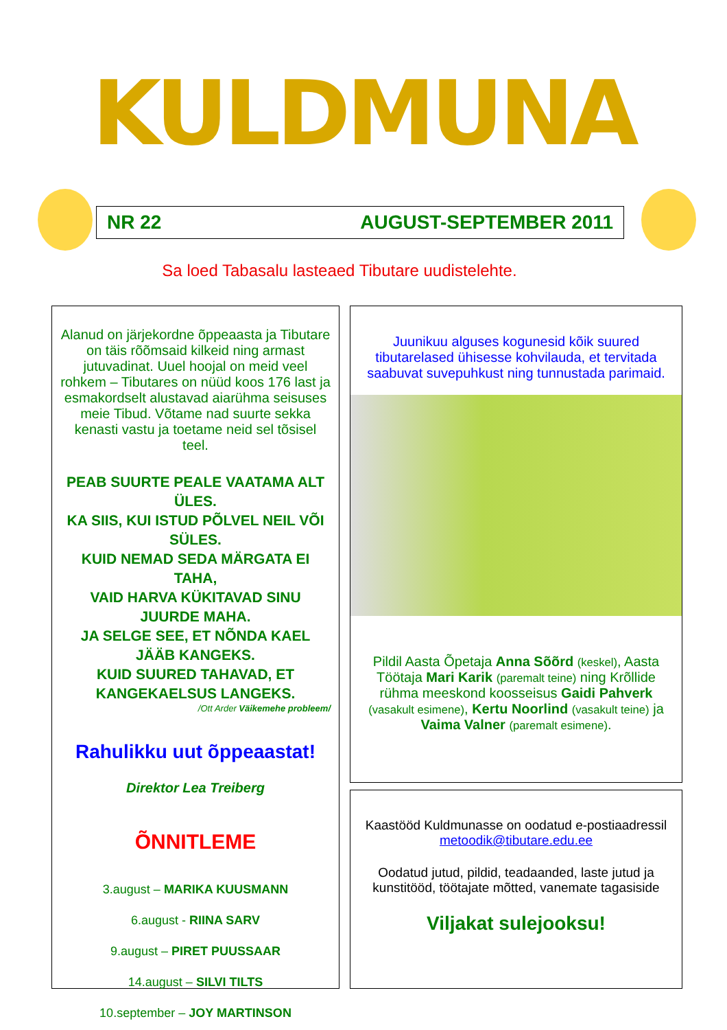KULDMUNA
NR 22 AUGUST-SEPTEMBER 2011
Sa loed Tabasalu lasteaed Tibutare uudistelehte.
Alanud on järjekordne õppeaasta ja Tibutare on täis rõõmsaid kilkeid ning armast jutuvadinat. Uuel hoojal on meid veel rohkem – Tibutares on nüüd koos 176 last ja esmakordselt alustavad aiarühma seisuses meie Tibud. Võtame nad suurte sekka kenasti vastu ja toetame neid sel tõsisel teel.
PEAB SUURTE PEALE VAATAMA ALT ÜLES.
KA SIIS, KUI ISTUD PÕLVEL NEIL VÕI SÜLES.
KUID NEMAD SEDA MÄRGATA EI TAHA,
VAID HARVA KÜKITAVAD SINU JUURDE MAHA.
JA SELGE SEE, ET NÕNDA KAEL JÄÄB KANGEKS.
KUID SUURED TAHAVAD, ET KANGEKAELSUS LANGEKS.
/Ott Arder Väikemehe probleem/
Rahulikku uut õppeaastat!
Direktor Lea Treiberg
ÕNNITLEME
3.august – MARIKA KUUSMANN
6.august - RIINA SARV
9.august – PIRET PUUSSAAR
14.august – SILVI TILTS
10.september – JOY MARTINSON
Juunikuu alguses kogunesid kõik suured tibutarelased ühisesse kohvilauda, et tervitada saabuvat suvepuhkust ning tunnustada parimaid.
Pildil Aasta Õpetaja Anna Sõõrd (keskel), Aasta Töötaja Mari Karik (paremalt teine) ning Krõllide rühma meeskond koosseisus Gaidi Pahverk (vasakult esimene), Kertu Noorlind (vasakult teine) ja Vaima Valner (paremalt esimene).
Kaastööd Kuldmunasse on oodatud e-postiaadressil metoodik@tibutare.edu.ee
Oodatud jutud, pildid, teadaanded, laste jutud ja kunstitööd, töötajate mõtted, vanemate tagasiside
Viljakat sulejooksu!